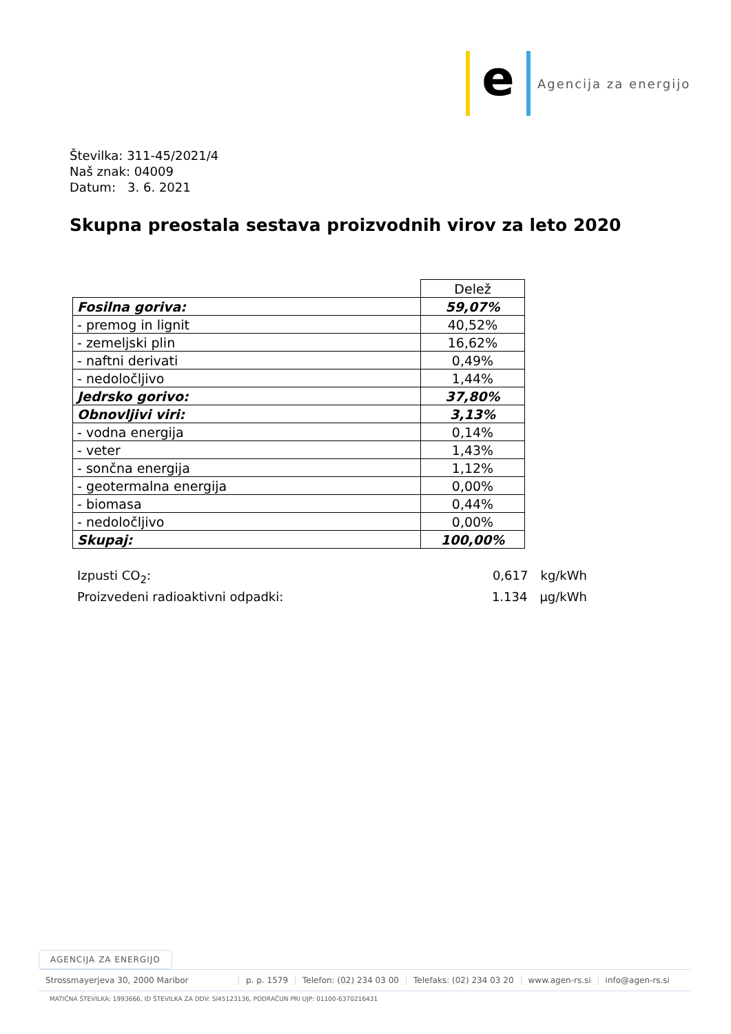e
Agencija za energijo
Številka: 311-45/2021/4
Naš znak: 04009
Datum: 3. 6. 2021
Skupna preostala sestava proizvodnih virov za leto 2020
| | Delež |
| Fosilna goriva: | 59,07% |
| - premog in lignit | 40,52% |
| - zemeljski plin | 16,62% |
| - naftni derivati | 0,49% |
| - nedoločljivo | 1,44% |
| Jedrsko gorivo: | 37,80% |
| Obnovljivi viri: | 3,13% |
| - vodna energija | 0,14% |
| - veter | 1,43% |
| - sončna energija | 1,12% |
| - geotermalna energija | 0,00% |
| - biomasa | 0,44% |
| - nedoločljivo | 0,00% |
| Skupaj: | 100,00% |
Izpusti CO<sub>2</sub>: 0,617 kg/kWh
Proizvedeni radioaktivni odpadki: 1.134 µg/kWh
AGENCIJA ZA ENERGIJO
Strossmayerjeva 30, 2000 Maribor p. p. 1579 Telefon: (02) 234 03 00 Telefaks: (02) 234 03 20 www.agen-rs.si info@agen-rs.si
MATIČNA ŠTEVILKA: 1993666, ID ŠTEVILKA ZA DDV: SI45123136, PODRAČUN PRI UJP: 01100-6370216431